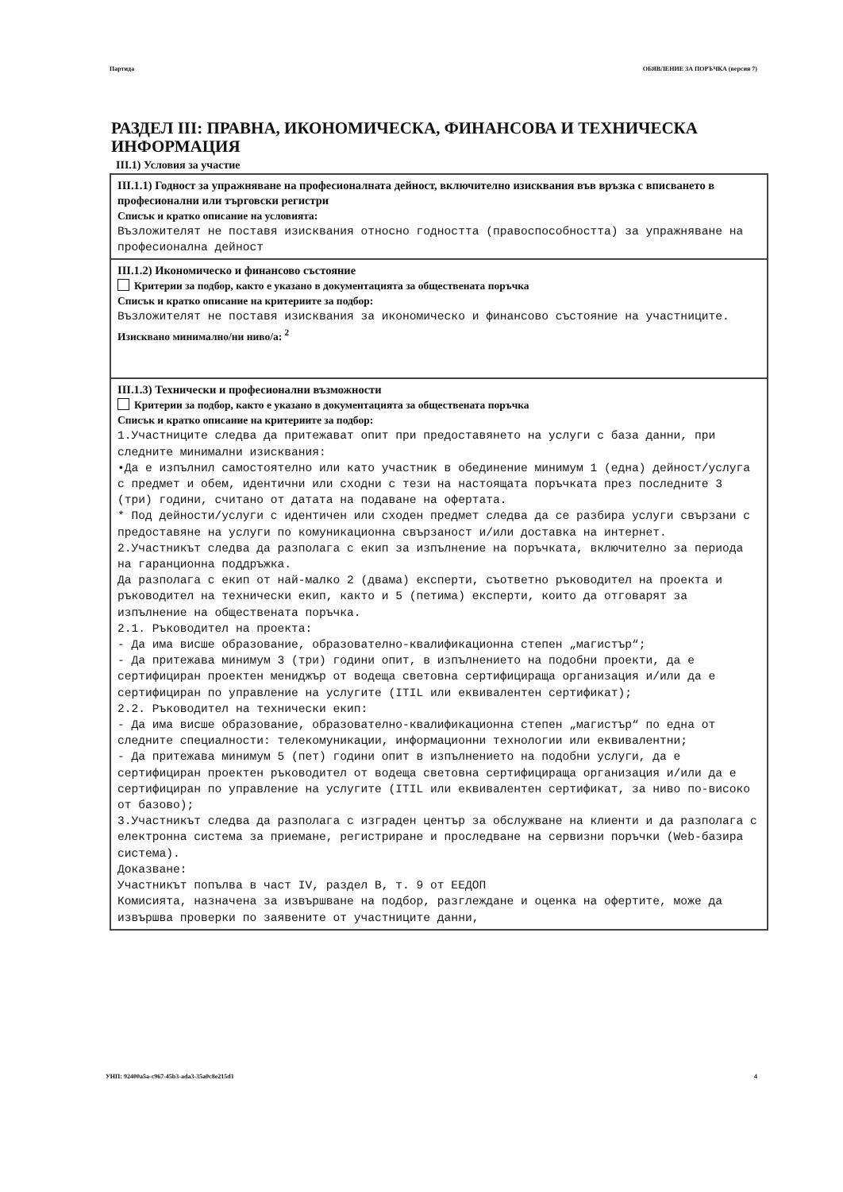Партида ОБЯВЛЕНИЕ ЗА ПОРЪЧКА (версия 7)
РАЗДЕЛ III: ПРАВНА, ИКОНОМИЧЕСКА, ФИНАНСОВА И ТЕХНИЧЕСКА ИНФОРМАЦИЯ
III.1) Условия за участие
III.1.1) Годност за упражняване на професионалната дейност, включително изисквания във връзка с вписването в професионални или търговски регистри
Списък и кратко описание на условията:
Възложителят не поставя изисквания относно годността (правоспособността) за упражняване на професионална дейност
III.1.2) Икономическо и финансово състояние
Критерии за подбор, както е указано в документацията за обществената поръчка
Списък и кратко описание на критериите за подбор:
Възложителят не поставя изисквания за икономическо и финансово състояние на участниците.
Изисквано минимално/ни ниво/а: <sup>2</sup>
III.1.3) Технически и професионални възможности
Критерии за подбор, както е указано в документацията за обществената поръчка
Списък и кратко описание на критериите за подбор:
1.Участниците следва да притежават опит при предоставянето на услуги с база данни, при следните минимални изисквания:
•Да е изпълнил самостоятелно или като участник в обединение минимум 1 (една) дейност/услуга с предмет и обем, идентични или сходни с тези на настоящата поръчката през последните 3 (три) години, считано от датата на подаване на офертата.
* Под дейности/услуги с идентичен или сходен предмет следва да се разбира услуги свързани с предоставяне на услуги по комуникационна свързаност и/или доставка на интернет.
2.Участникът следва да разполага с екип за изпълнение на поръчката, включително за периода на гаранционна поддръжка.
Да разполага с екип от най-малко 2 (двама) експерти, съответно ръководител на проекта и ръководител на технически екип, както и 5 (петима) експерти, които да отговарят за изпълнение на обществената поръчка.
2.1. Ръководител на проекта:
- Да има висше образование, образователно-квалификационна степен „магистър“;
- Да притежава минимум 3 (три) години опит, в изпълнението на подобни проекти, да е сертифициран проектен мениджър от водеща световна сертифицираща организация и/или да е сертифициран по управление на услугите (ITIL или еквивалентен сертификат);
2.2. Ръководител на технически екип:
- Да има висше образование, образователно-квалификационна степен „магистър“ по една от следните специалности: телекомуникации, информационни технологии или еквивалентни;
- Да притежава минимум 5 (пет) години опит в изпълнението на подобни услуги, да е сертифициран проектен ръководител от водеща световна сертифицираща организация и/или да е сертифициран по управление на услугите (ITIL или еквивалентен сертификат, за ниво по-високо от базово);
3.Участникът следва да разполага с изграден център за обслужване на клиенти и да разполага с електронна система за приемане, регистриране и проследване на сервизни поръчки (Web-базира система).
Доказване:
Участникът попълва в част IV, раздел В, т. 9 от ЕЕДОП
Комисията, назначена за извършване на подбор, разглеждане и оценка на офертите, може да извършва проверки по заявените от участниците данни,
УНП: 92400a5a-c967-45b3-ada3-35a0c8e215d1 4